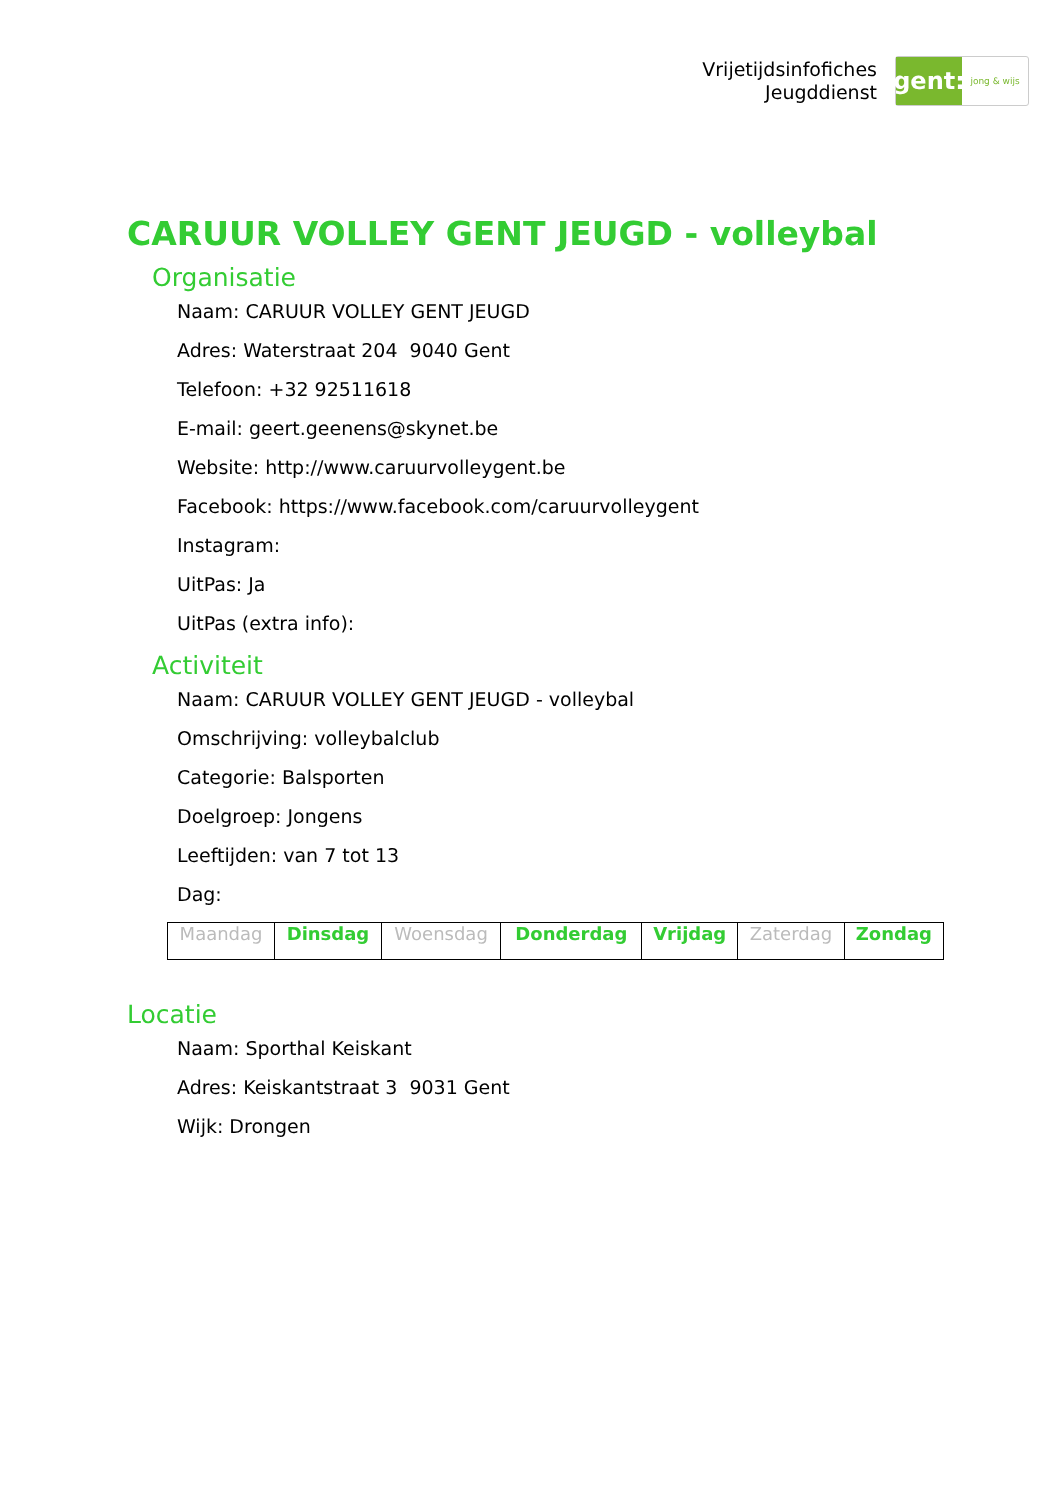Vrijetijdsinfofiches
Jeugddienst
gent:
jong & wijs
CARUUR VOLLEY GENT JEUGD - volleybal
Organisatie
Naam: CARUUR VOLLEY GENT JEUGD
Adres: Waterstraat 204 9040 Gent
Telefoon: +32 92511618
E-mail: geert.geenens@skynet.be
Website: http://www.caruurvolleygent.be
Facebook: https://www.facebook.com/caruurvolleygent
Instagram:
UitPas: Ja
UitPas (extra info):
Activiteit
Naam: CARUUR VOLLEY GENT JEUGD - volleybal
Omschrijving: volleybalclub
Categorie: Balsporten
Doelgroep: Jongens
Leeftijden: van 7 tot 13
Dag:
| Maandag | Dinsdag | Woensdag | Donderdag | Vrijdag | Zaterdag | Zondag |
Locatie
Naam: Sporthal Keiskant
Adres: Keiskantstraat 3 9031 Gent
Wijk: Drongen